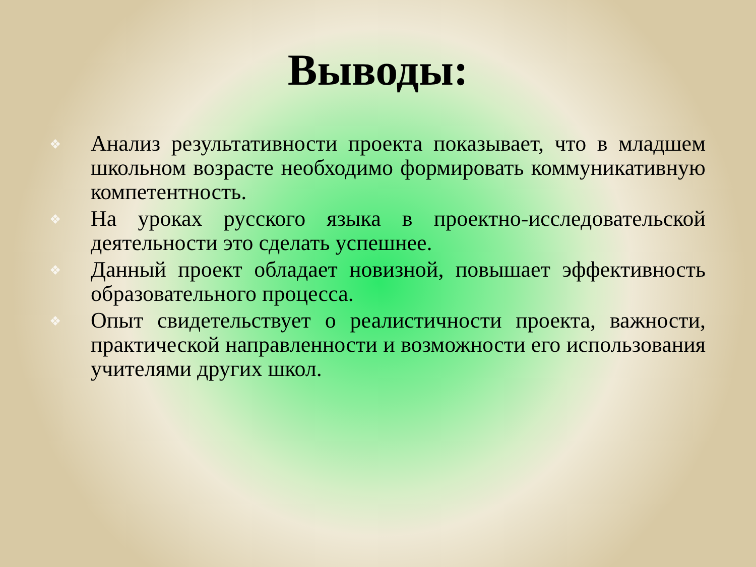Выводы:
❖ Анализ результативности проекта показывает, что в младшем школьном возрасте необходимо формировать коммуникативную компетентность.
❖ На уроках русского языка в проектно-исследовательской деятельности это сделать успешнее.
❖ Данный проект обладает новизной, повышает эффективность образовательного процесса.
❖ Опыт свидетельствует о реалистичности проекта, важности, практической направленности и возможности его использования учителями других школ.